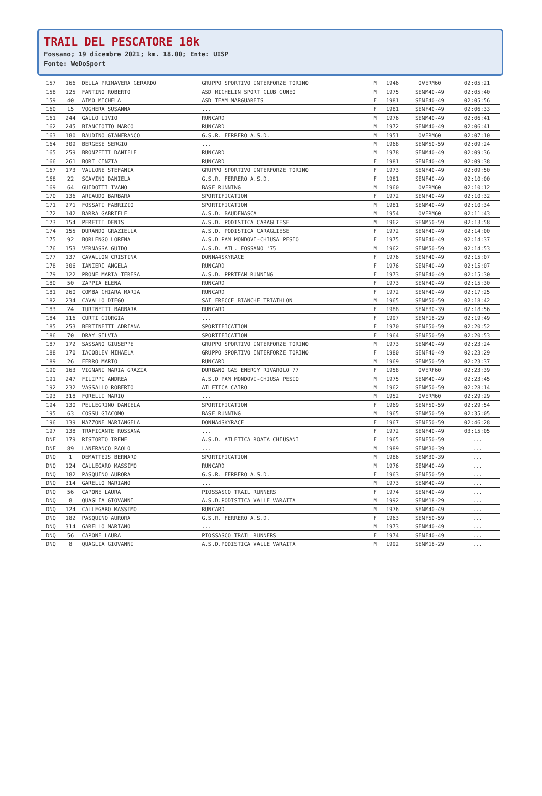TRAIL DEL PESCATORE 18k
Fossano; 19 dicembre 2021; km. 18.00; Ente: UISP
Fonte: WeDoSport
| 157 | 166 | DELLA PRIMAVERA GERARDO | GRUPPO SPORTIVO INTERFORZE TORINO | M | 1946 | OVERM60 | 02:05:21 |
| 158 | 125 | FANTINO ROBERTO | ASD MICHELIN SPORT CLUB CUNEO | M | 1975 | SENM40-49 | 02:05:40 |
| 159 | 40 | AIMO MICHELA | ASD TEAM MARGUAREIS | F | 1981 | SENF40-49 | 02:05:56 |
| 160 | 15 | VOGHERA SUSANNA | ... | F | 1981 | SENF40-49 | 02:06:33 |
| 161 | 244 | GALLO LIVIO | RUNCARD | M | 1976 | SENM40-49 | 02:06:41 |
| 162 | 245 | BIANCIOTTO MARCO | RUNCARD | M | 1972 | SENM40-49 | 02:06:41 |
| 163 | 180 | BAUDINO GIANFRANCO | G.S.R. FERRERO A.S.D. | M | 1951 | OVERM60 | 02:07:10 |
| 164 | 309 | BERGESE SERGIO | ... | M | 1968 | SENM50-59 | 02:09:24 |
| 165 | 259 | BRONZETTI DANIELE | RUNCARD | M | 1978 | SENM40-49 | 02:09:36 |
| 166 | 261 | BORI CINZIA | RUNCARD | F | 1981 | SENF40-49 | 02:09:38 |
| 167 | 173 | VALLONE STEFANIA | GRUPPO SPORTIVO INTERFORZE TORINO | F | 1973 | SENF40-49 | 02:09:50 |
| 168 | 22 | SCAVINO DANIELA | G.S.R. FERRERO A.S.D. | F | 1981 | SENF40-49 | 02:10:00 |
| 169 | 64 | GUIDOTTI IVANO | BASE RUNNING | M | 1960 | OVERM60 | 02:10:12 |
| 170 | 136 | ARIAUDO BARBARA | SPORTIFICATION | F | 1972 | SENF40-49 | 02:10:32 |
| 171 | 271 | FOSSATI FABRIZIO | SPORTIFICATION | M | 1981 | SENM40-49 | 02:10:34 |
| 172 | 142 | BARRA GABRIELE | A.S.D. BAUDENASCA | M | 1954 | OVERM60 | 02:11:43 |
| 173 | 154 | PERETTI DENIS | A.S.D. PODISTICA CARAGLIESE | M | 1962 | SENM50-59 | 02:13:58 |
| 174 | 155 | DURANDO GRAZIELLA | A.S.D. PODISTICA CARAGLIESE | F | 1972 | SENF40-49 | 02:14:00 |
| 175 | 92 | BORLENGO LORENA | A.S.D PAM MONDOVI-CHIUSA PESIO | F | 1975 | SENF40-49 | 02:14:37 |
| 176 | 153 | VERNASSA GUIDO | A.S.D. ATL. FOSSANO '75 | M | 1962 | SENM50-59 | 02:14:53 |
| 177 | 137 | CAVALLON CRISTINA | DONNA4SKYRACE | F | 1976 | SENF40-49 | 02:15:07 |
| 178 | 306 | IANIERI ANGELA | RUNCARD | F | 1976 | SENF40-49 | 02:15:07 |
| 179 | 122 | PRONE MARIA TERESA | A.S.D. PPRTEAM RUNNING | F | 1973 | SENF40-49 | 02:15:30 |
| 180 | 50 | ZAPPIA ELENA | RUNCARD | F | 1973 | SENF40-49 | 02:15:30 |
| 181 | 260 | COMBA CHIARA MARIA | RUNCARD | F | 1972 | SENF40-49 | 02:17:25 |
| 182 | 234 | CAVALLO DIEGO | SAI FRECCE BIANCHE TRIATHLON | M | 1965 | SENM50-59 | 02:18:42 |
| 183 | 24 | TURINETTI BARBARA | RUNCARD | F | 1988 | SENF30-39 | 02:18:56 |
| 184 | 116 | CURTI GIORGIA | ... | F | 1997 | SENF18-29 | 02:19:49 |
| 185 | 253 | BERTINETTI ADRIANA | SPORTIFICATION | F | 1970 | SENF50-59 | 02:20:52 |
| 186 | 70 | DRAY SILVIA | SPORTIFICATION | F | 1964 | SENF50-59 | 02:20:53 |
| 187 | 172 | SASSANO GIUSEPPE | GRUPPO SPORTIVO INTERFORZE TORINO | M | 1973 | SENM40-49 | 02:23:24 |
| 188 | 170 | IACOBLEV MIHAELA | GRUPPO SPORTIVO INTERFORZE TORINO | F | 1980 | SENF40-49 | 02:23:29 |
| 189 | 26 | FERRO MARIO | RUNCARD | M | 1969 | SENM50-59 | 02:23:37 |
| 190 | 163 | VIGNANI MARIA GRAZIA | DURBANO GAS ENERGY RIVAROLO 77 | F | 1958 | OVERF60 | 02:23:39 |
| 191 | 247 | FILIPPI ANDREA | A.S.D PAM MONDOVI-CHIUSA PESIO | M | 1975 | SENM40-49 | 02:23:45 |
| 192 | 232 | VASSALLO ROBERTO | ATLETICA CAIRO | M | 1962 | SENM50-59 | 02:28:14 |
| 193 | 318 | FORELLI MARIO | ... | M | 1952 | OVERM60 | 02:29:29 |
| 194 | 130 | PELLEGRINO DANIELA | SPORTIFICATION | F | 1969 | SENF50-59 | 02:29:54 |
| 195 | 63 | COSSU GIACOMO | BASE RUNNING | M | 1965 | SENM50-59 | 02:35:05 |
| 196 | 139 | MAZZONE MARIANGELA | DONNA4SKYRACE | F | 1967 | SENF50-59 | 02:46:28 |
| 197 | 138 | TRAFICANTE ROSSANA | ... | F | 1972 | SENF40-49 | 03:15:05 |
| DNF | 179 | RISTORTO IRENE | A.S.D. ATLETICA ROATA CHIUSANI | F | 1965 | SENF50-59 | ... |
| DNF | 89 | LANFRANCO PAOLO | ... | M | 1989 | SENM30-39 | ... |
| DNQ | 1 | DEMATTEIS BERNARD | SPORTIFICATION | M | 1986 | SENM30-39 | ... |
| DNQ | 124 | CALLEGARO MASSIMO | RUNCARD | M | 1976 | SENM40-49 | ... |
| DNQ | 182 | PASQUINO AURORA | G.S.R. FERRERO A.S.D. | F | 1963 | SENF50-59 | ... |
| DNQ | 314 | GARELLO MARIANO | ... | M | 1973 | SENM40-49 | ... |
| DNQ | 56 | CAPONE LAURA | PIOSSASCO TRAIL RUNNERS | F | 1974 | SENF40-49 | ... |
| DNQ | 8 | QUAGLIA GIOVANNI | A.S.D.PODISTICA VALLE VARAITA | M | 1992 | SENM18-29 | ... |
| DNQ | 124 | CALLEGARO MASSIMO | RUNCARD | M | 1976 | SENM40-49 | ... |
| DNQ | 182 | PASQUINO AURORA | G.S.R. FERRERO A.S.D. | F | 1963 | SENF50-59 | ... |
| DNQ | 314 | GARELLO MARIANO | ... | M | 1973 | SENM40-49 | ... |
| DNQ | 56 | CAPONE LAURA | PIOSSASCO TRAIL RUNNERS | F | 1974 | SENF40-49 | ... |
| DNQ | 8 | QUAGLIA GIOVANNI | A.S.D.PODISTICA VALLE VARAITA | M | 1992 | SENM18-29 | ... |